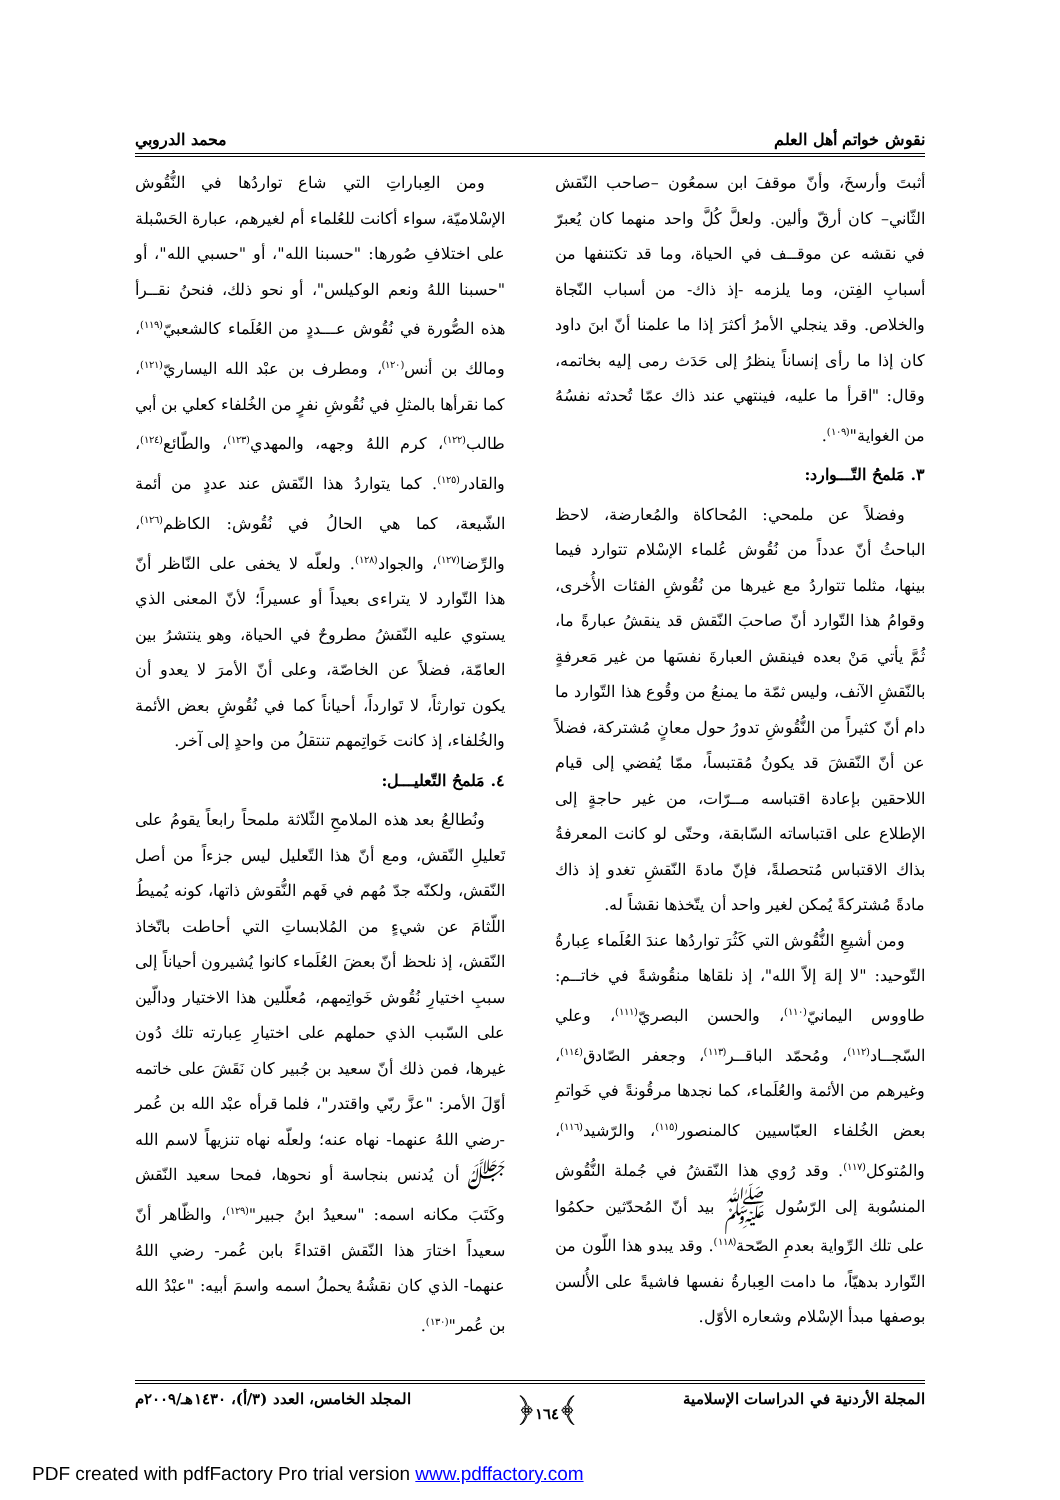نقوش خواتم أهل العلم محمد الدروبي
أثبتَ وأرسخَ، وأنّ موقفَ ابن سمعُون –صاحب النّقش الثّاني– كان أرقّ وألين. ولعلَّ كُلَّ واحد منهما كان يُعبرّ في نقشه عن موقــف في الحياة، وما قد تكتنفها من أسبابِ الفِتن، وما يلزمه -إذ ذاك- من أسباب النّجاة والخلاص. وقد ينجلي الأمرُ أكثرَ إذا ما علمنا أنّ ابنَ داود كان إذا ما رأى إنساناً ينظرُ إلى حَدَث رمى إليه بخاتمه، وقال: "اقرأ ما عليه، فينتهي عند ذاك عمّا تُحدثه نفسُهُ من الغواية"<sup>(١٠٩)</sup>.
٣. مَلمحُ التّـــوارد:
وفضلاً عن ملمحي: المُحاكاة والمُعارضة، لاحظ الباحثُ أنّ عدداً من نُقُوش عُلماء الإسْلام تتوارد فيما بينها، مثلما تتواردُ مع غيرها من نُقُوشِ الفئات الأُخرى، وقوامُ هذا التّوارد أنّ صاحبَ النّقش قد ينقشُ عبارةً ما، ثُمَّ يأتي مَنْ بعده فينقش العبارةَ نفسَها من غير مَعرفةٍ بالنّقشِ الآنف، وليس ثمّة ما يمنعُ من وقُوع هذا التّوارد ما دام أنّ كثيراً من النُّقُوشِ تدورُ حول معانٍ مُشتركة، فضلاً عن أنّ النّقشَ قد يكونُ مُقتبساً، ممّا يُفضي إلى قيام اللاحقين بإعادة اقتباسه مــرّات، من غير حاجةٍ إلى الإطلاع على اقتباساته السّابقة، وحتّى لو كانت المعرفةُ بذاك الاقتباس مُتحصلةً، فإنّ مادةَ النّقشِ تغدو إذ ذاك مادةً مُشتركةً يُمكن لغير واحد أن يتّخذها نقشاً له.
ومن أشيعِ النُّقُوش التي كَثُرَ تواردُها عندَ العُلَماء عِبارةُ التّوحيد: "لا إلهَ إلاّ الله"، إذ نلقاها منقُوشةً في خاتــم: طاووس اليمانيّ<sup>(١١٠)</sup>، والحسن البصريّ<sup>(١١١)</sup>، وعلي السّجــاد<sup>(١١٢)</sup>، ومُحمّد الباقــر<sup>(١١٣)</sup>، وجعفر الصّادق<sup>(١١٤)</sup>، وغيرهم من الأئمة والعُلَماء، كما نجدها مرقُونةً في خَواتمِ بعض الخُلفاء العبّاسيين كالمنصور<sup>(١١٥)</sup>، والرّشيد<sup>(١١٦)</sup>، والمُتوكل<sup>(١١٧)</sup>. وقد رُوي هذا النّقشُ في جُملة النُّقُوش المنسُوبة إلى الرّسُول ﷺ بيد أنّ المُحدّثين حكمُوا على تلك الرِّواية بعدمِ الصّحة<sup>(١١٨)</sup>. وقد يبدو هذا اللّون من التّوارد بدهيّاً، ما دامت العِبارةُ نفسها فاشيةً على الأُلسن بوصفها مبدأ الإسْلام وشعاره الأوّل.
ومن العِباراتِ التي شاع تواردُها في النُّقُوش الإسْلاميّة، سواء أكانت للعُلماء أم لغيرهم، عبارة الحَسْبلة على اختلافِ صُورها: "حسبنا الله"، أو "حسبي الله"، أو "حسبنا اللهُ ونعم الوكيلس"، أو نحو ذلك، فنحنُ نقــرأ هذه الصُّورة في نُقُوش عـــددٍ من العُلَماء كالشعبيّ<sup>(١١٩)</sup>، ومالك بن أنس<sup>(١٢٠)</sup>، ومطرف بن عبْد الله اليساريّ<sup>(١٢١)</sup>، كما نقرأها بالمثلِ في نُقُوشِ نفرٍ من الخُلفاء كعلي بن أبي طالب<sup>(١٢٢)</sup>، كرم اللهُ وجهه، والمهدي<sup>(١٢٣)</sup>، والطّائع<sup>(١٢٤)</sup>، والقادر<sup>(١٢٥)</sup>. كما يتواردُ هذا النّقش عند عددٍ من أئمة الشّيعة، كما هي الحالُ في نُقُوش: الكاظم<sup>(١٢٦)</sup>، والرِّضا<sup>(١٢٧)</sup>، والجواد<sup>(١٢٨)</sup>. ولعلّه لا يخفى على النّاظر أنّ هذا التّوارد لا يتراءى بعيداً أو عسيراً؛ لأنّ المعنى الذي يستوي عليه النّقشُ مطروحٌ في الحياة، وهو ينتشرُ بين العامّة، فضلاً عن الخاصّة، وعلى أنّ الأمرَ لا يعدو أن يكون توارثاً، لا تَوارداً، أحياناً كما في نُقُوشِ بعض الأئمة والخُلفاء، إذ كانت خَواتِمهم تنتقلُ من واحدٍ إلى آخر.
٤. مَلمحُ التّعليـــل:
ونُطالعُ بعد هذه الملامحِ الثّلاثة ملمحاً رابعاً يقومُ على تَعليلِ النّقش، ومع أنّ هذا التّعليل ليس جزءاً من أصل النّقش، ولكنّه جدّ مُهم في فَهم النُّقوش ذاتها، كونه يُميطُ اللّثامَ عن شيءٍ من المُلابساتِ التي أحاطت باتّخاذ النّقش، إذ نلحظ أنّ بعضَ العُلَماء كانوا يُشيرون أحياناً إلى سببِ اختيارِ نُقُوش خَواتِمهم، مُعلّلين هذا الاختيار ودالّين على السّبب الذي حملهم على اختيارِ عِبارته تلك دُون غيرها، فمن ذلك أنّ سعيد بن جُبير كان نَقَشَ على خاتمه أوّلَ الأمر: "عزَّ ربّي واقتدر"، فلما قرأه عبْد الله بن عُمر -رضي اللهُ عنهما- نهاه عنه؛ ولعلّه نهاه تنزيهاً لاسم الله ﷻ أن يُدنس بنجاسة أو نحوها، فمحا سعيد النّقش وكَتَبَ مكانه اسمه: "سعيدُ ابنُ جبير"<sup>(١٢٩)</sup>، والظّاهر أنّ سعيداً اختارَ هذا النّقش اقتداءً بابن عُمر- رضي اللهُ عنهما- الذي كان نقشُهُ يحملُ اسمه واسمَ أبيه: "عبْدُ الله بن عُمر"<sup>(١٣٠)</sup>.
المجلة الأردنية في الدراسات الإسلامية ﴾١٦٤﴿ المجلد الخامس، العدد (٣/أ)، ١٤٣٠هـ/٢٠٠٩م
PDF created with pdfFactory Pro trial version www.pdffactory.com